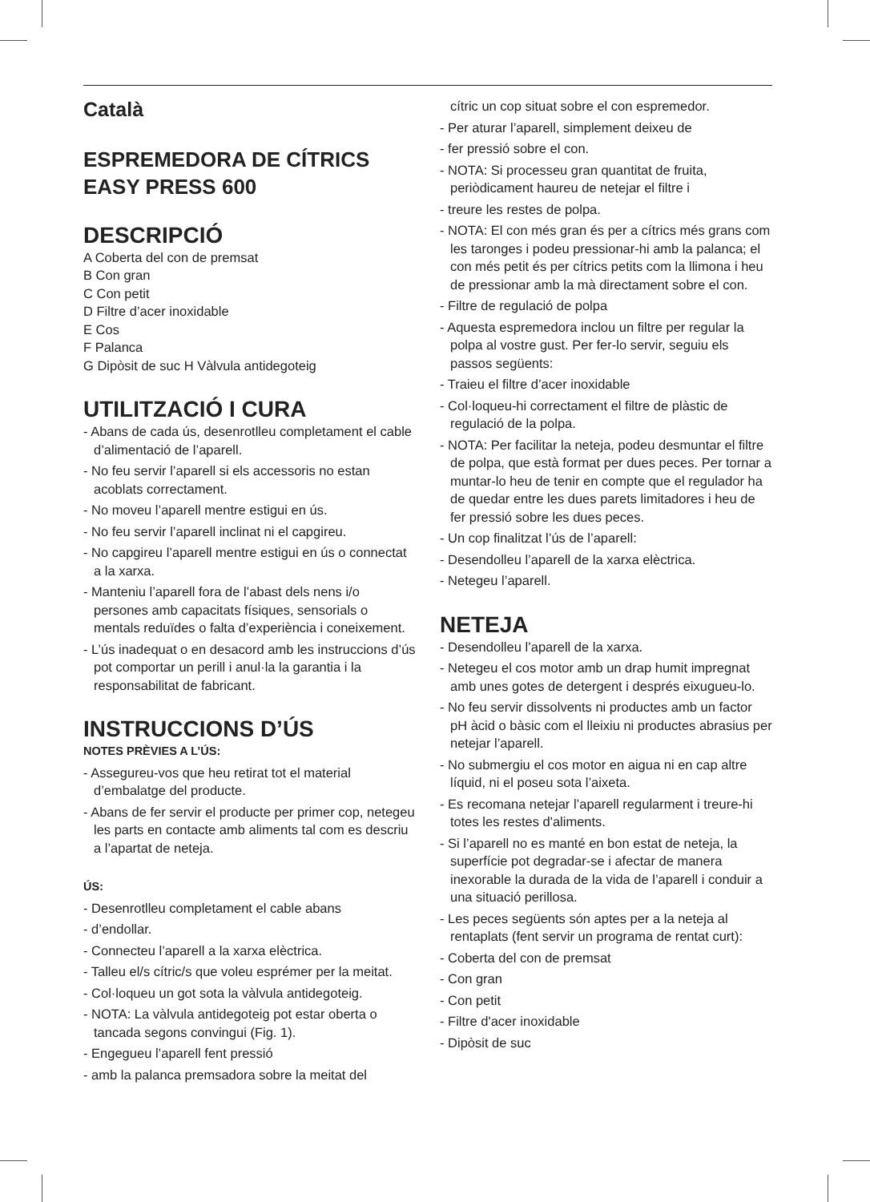Català
ESPREMEDORA DE CÍTRICS
EASY PRESS 600
DESCRIPCIÓ
A Coberta del con de premsat
B Con gran
C Con petit
D Filtre d’acer inoxidable
E Cos
F Palanca
G Dipòsit de suc H Vàlvula antidegoteig
UTILITZACIÓ I CURA
- Abans de cada ús, desenrotlleu completament el cable d’alimentació de l’aparell.
- No feu servir l’aparell si els accessoris no estan acoblats correctament.
- No moveu l’aparell mentre estigui en ús.
- No feu servir l’aparell inclinat ni el capgireu.
- No capgireu l’aparell mentre estigui en ús o connectat a la xarxa.
- Manteniu l’aparell fora de l’abast dels nens i/o persones amb capacitats físiques, sensorials o mentals reduïdes o falta d’experiència i coneixement.
- L’ús inadequat o en desacord amb les instruccions d’ús pot comportar un perill i anul·la la garantia i la responsabilitat de fabricant.
INSTRUCCIONS D’ÚS
NOTES PRÈVIES A L’ÚS:
- Assegureu-vos que heu retirat tot el material d’embalatge del producte.
- Abans de fer servir el producte per primer cop, netegeu les parts en contacte amb aliments tal com es descriu a l’apartat de neteja.
ÚS:
- Desenrotlleu completament el cable abans
- d’endollar.
- Connecteu l’aparell a la xarxa elèctrica.
- Talleu el/s cítric/s que voleu esprémer per la meitat.
- Col·loqueu un got sota la vàlvula antidegoteig.
- NOTA: La vàlvula antidegoteig pot estar oberta o tancada segons convingui (Fig. 1).
- Engegueu l’aparell fent pressió
- amb la palanca premsadora sobre la meitat del
cítric un cop situat sobre el con espremedor.
- Per aturar l’aparell, simplement deixeu de
- fer pressió sobre el con.
- NOTA: Si processeu gran quantitat de fruita, periòdicament haureu de netejar el filtre i
- treure les restes de polpa.
- NOTA: El con més gran és per a cítrics més grans com les taronges i podeu pressionar-hi amb la palanca; el con més petit és per cítrics petits com la llimona i heu de pressionar amb la mà directament sobre el con.
- Filtre de regulació de polpa
- Aquesta espremedora inclou un filtre per regular la polpa al vostre gust. Per fer-lo servir, seguiu els passos següents:
- Traieu el filtre d’acer inoxidable
- Col·loqueu-hi correctament el filtre de plàstic de regulació de la polpa.
- NOTA: Per facilitar la neteja, podeu desmuntar el filtre de polpa, que està format per dues peces. Per tornar a muntar-lo heu de tenir en compte que el regulador ha de quedar entre les dues parets limitadores i heu de fer pressió sobre les dues peces.
- Un cop finalitzat l’ús de l’aparell:
- Desendolleu l’aparell de la xarxa elèctrica.
- Netegeu l’aparell.
NETEJA
- Desendolleu l’aparell de la xarxa.
- Netegeu el cos motor amb un drap humit impregnat amb unes gotes de detergent i després eixugueu-lo.
- No feu servir dissolvents ni productes amb un factor pH àcid o bàsic com el lleixiu ni productes abrasius per netejar l’aparell.
- No submergiu el cos motor en aigua ni en cap altre líquid, ni el poseu sota l’aixeta.
- Es recomana netejar l’aparell regularment i treure-hi totes les restes d'aliments.
- Si l’aparell no es manté en bon estat de neteja, la superfície pot degradar-se i afectar de manera inexorable la durada de la vida de l’aparell i conduir a una situació perillosa.
- Les peces següents són aptes per a la neteja al rentaplats (fent servir un programa de rentat curt):
- Coberta del con de premsat
- Con gran
- Con petit
- Filtre d'acer inoxidable
- Dipòsit de suc